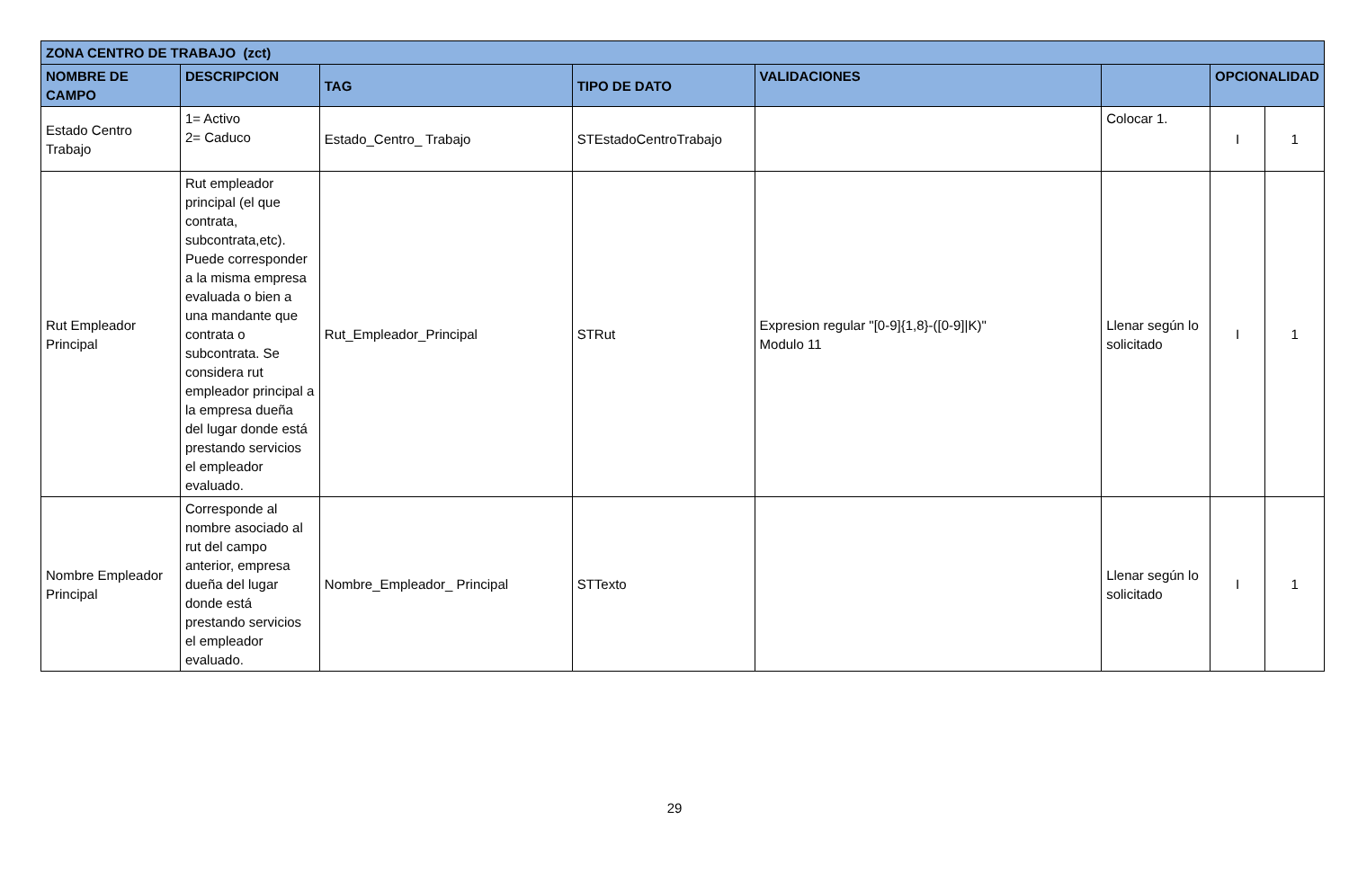| ZONA CENTRO DE TRABAJO (zct) | | | | | | | |
| --- | --- | --- | --- | --- | --- | --- | --- |
| NOMBRE DE CAMPO | DESCRIPCION | TAG | TIPO DE DATO | VALIDACIONES | | OPCIONALIDAD | |
| Estado Centro Trabajo | 1= Activo 2= Caduco | Estado_Centro_ Trabajo | STEstadoCentroTrabajo | | Colocar 1. | I | 1 |
| Rut Empleador Principal | Rut empleador principal (el que contrata, subcontrata,etc). Puede corresponder a la misma empresa evaluada o bien a una mandante que contrata o subcontrata. Se considera rut empleador principal a la empresa dueña del lugar donde está prestando servicios el empleador evaluado. | Rut_Empleador_Principal | STRut | Expresion regular "[0-9]{1,8}-([0-9]/K)" Modulo 11 | Llenar según lo solicitado | I | 1 |
| Nombre Empleador Principal | Corresponde al nombre asociado al rut del campo anterior, empresa dueña del lugar donde está prestando servicios el empleador evaluado. | Nombre_Empleador_ Principal | STTexto | | Llenar según lo solicitado | I | 1 |
29